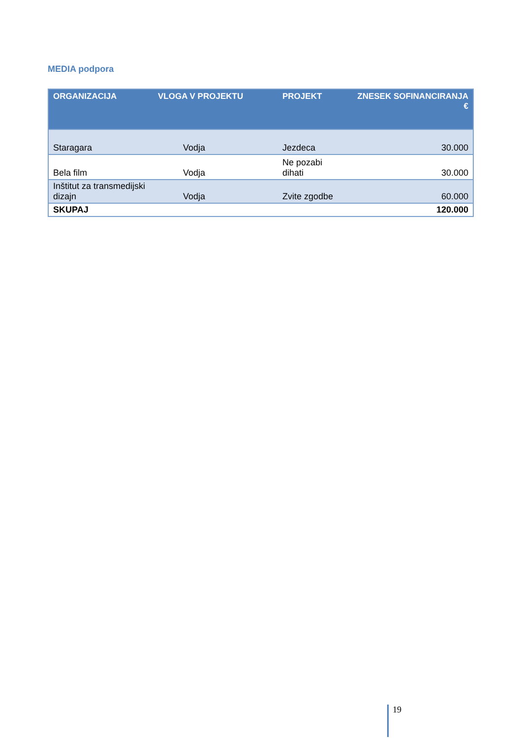MEDIA podpora
| ORGANIZACIJA | VLOGA V PROJEKTU | PROJEKT | ZNESEK SOFINANCIRANJA € |
| --- | --- | --- | --- |
| Staragara | Vodja | Jezdeca | 30.000 |
| Bela film | Vodja | Ne pozabi dihati | 30.000 |
| Inštitut za transmedijski dizajn | Vodja | Zvite zgodbe | 60.000 |
| SKUPAJ | | | 120.000 |
19